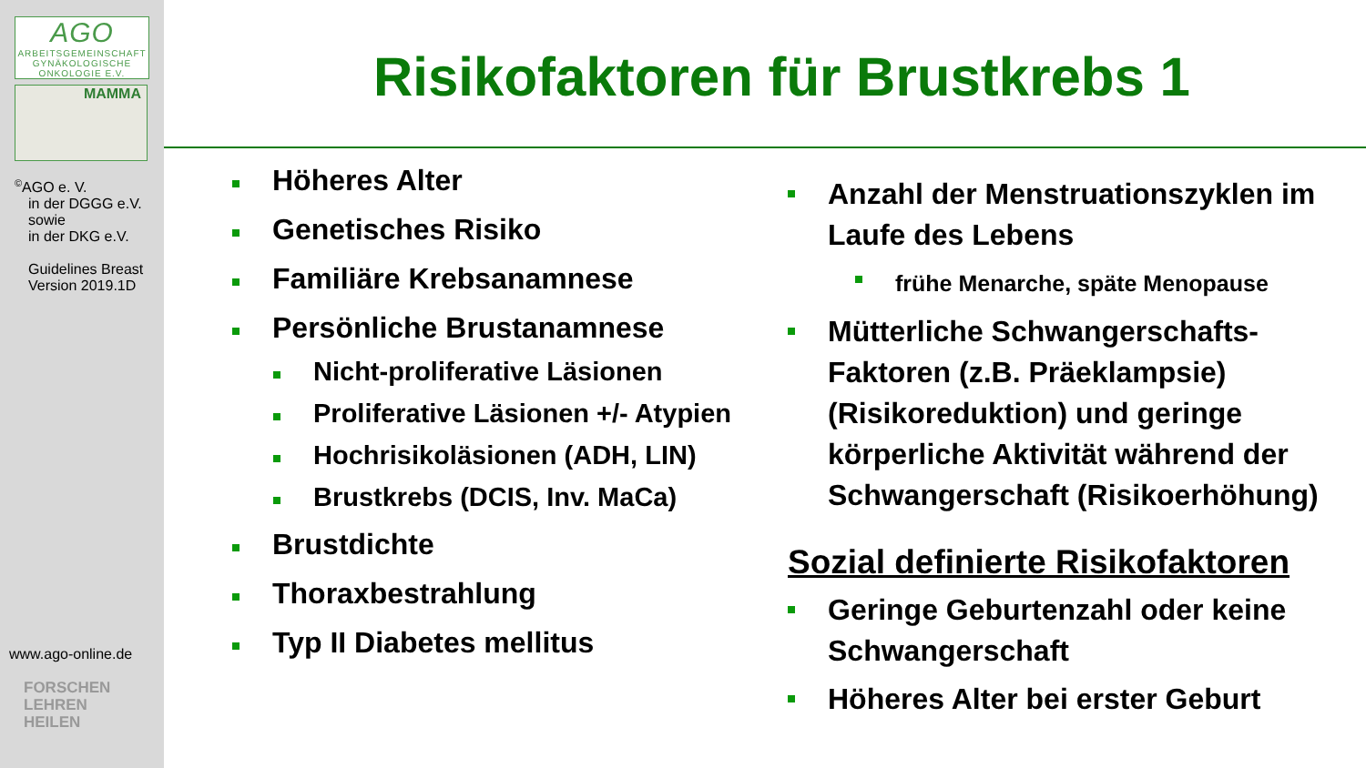AGO
ARBEITSGEMEINSCHAFT
GYNÄKOLOGISCHE
ONKOLOGIE E.V.
MAMMA
<sup>©</sup>AGO e. V.
in der DGGG e.V.
sowie
in der DKG e.V.
Guidelines Breast
Version 2019.1D
www.ago-online.de
FORSCHEN
LEHREN
HEILEN
Risikofaktoren für Brustkrebs 1
Höheres Alter
Genetisches Risiko
Familiäre Krebsanamnese
Persönliche Brustanamnese
Nicht-proliferative Läsionen
Proliferative Läsionen +/- Atypien
Hochrisikoläsionen (ADH, LIN)
Brustkrebs (DCIS, Inv. MaCa)
Brustdichte
Thoraxbestrahlung
Typ II Diabetes mellitus
Anzahl der Menstruationszyklen im Laufe des Lebens
frühe Menarche, späte Menopause
Mütterliche Schwangerschafts-Faktoren (z.B. Präeklampsie) (Risikoreduktion) und geringe körperliche Aktivität während der Schwangerschaft (Risikoerhöhung)
Sozial definierte Risikofaktoren
Geringe Geburtenzahl oder keine Schwangerschaft
Höheres Alter bei erster Geburt